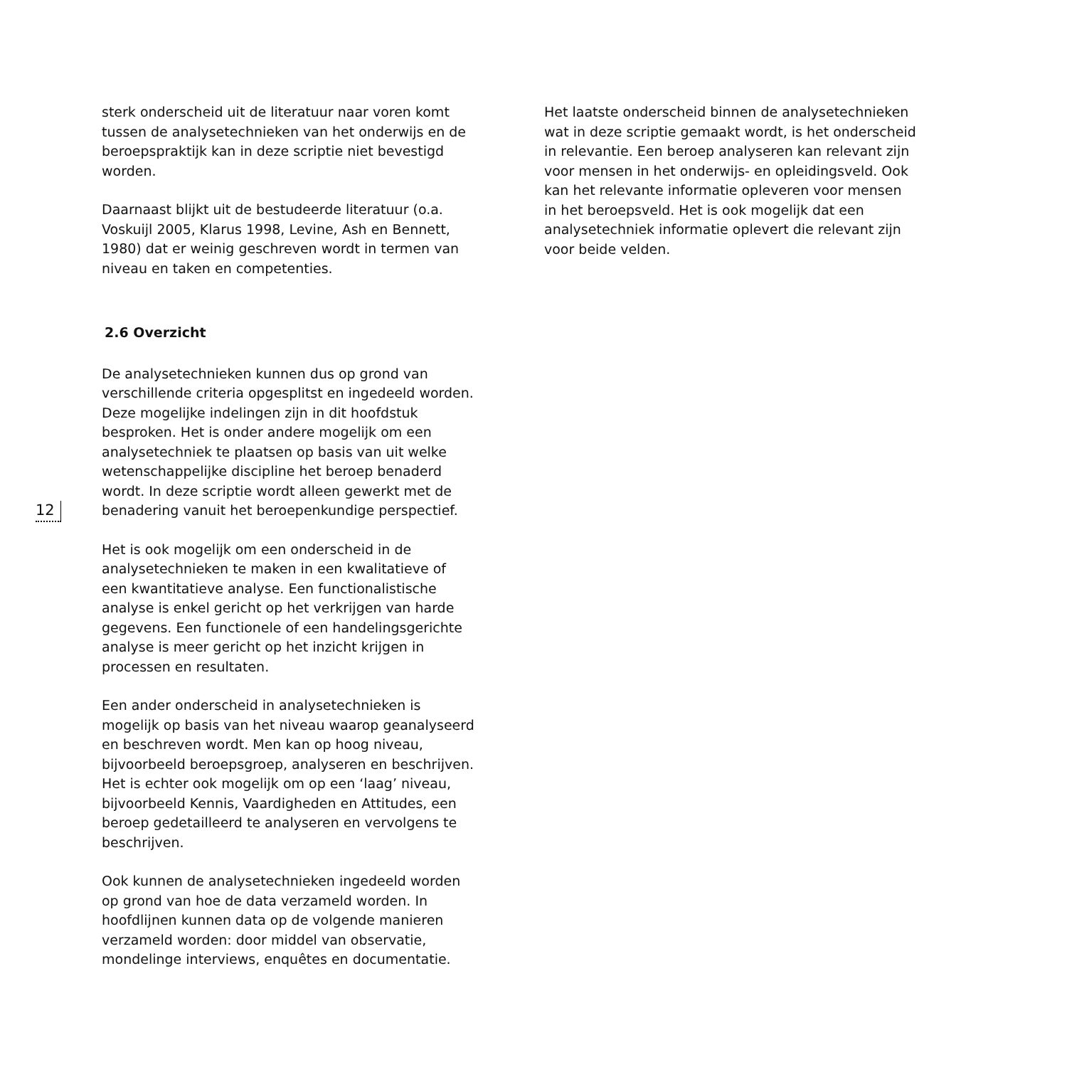12
sterk onderscheid uit de literatuur naar voren komt tussen de analysetechnieken van het onderwijs en de beroepspraktijk kan in deze scriptie niet bevestigd worden.
Daarnaast blijkt uit de bestudeerde literatuur (o.a. Voskuijl 2005, Klarus 1998, Levine, Ash en Bennett, 1980) dat er weinig geschreven wordt in termen van niveau en taken en competenties.
2.6 Overzicht
De analysetechnieken kunnen dus op grond van verschillende criteria opgesplitst en ingedeeld worden. Deze mogelijke indelingen zijn in dit hoofdstuk besproken. Het is onder andere mogelijk om een analysetechniek te plaatsen op basis van uit welke wetenschappelijke discipline het beroep benaderd wordt. In deze scriptie wordt alleen gewerkt met de benadering vanuit het beroepenkundige perspectief.
Het is ook mogelijk om een onderscheid in de analysetechnieken te maken in een kwalitatieve of een kwantitatieve analyse. Een functionalistische analyse is enkel gericht op het verkrijgen van harde gegevens. Een functionele of een handelingsgerichte analyse is meer gericht op het inzicht krijgen in processen en resultaten.
Een ander onderscheid in analysetechnieken is mogelijk op basis van het niveau waarop geanalyseerd en beschreven wordt. Men kan op hoog niveau, bijvoorbeeld beroepsgroep, analyseren en beschrijven. Het is echter ook mogelijk om op een ‘laag’ niveau, bijvoorbeeld Kennis, Vaardigheden en Attitudes, een beroep gedetailleerd te analyseren en vervolgens te beschrijven.
Ook kunnen de analysetechnieken ingedeeld worden op grond van hoe de data verzameld worden. In hoofdlijnen kunnen data op de volgende manieren verzameld worden: door middel van observatie, mondelinge interviews, enquêtes en documentatie.
Het laatste onderscheid binnen de analysetechnieken wat in deze scriptie gemaakt wordt, is het onderscheid in relevantie. Een beroep analyseren kan relevant zijn voor mensen in het onderwijs- en opleidingsveld. Ook kan het relevante informatie opleveren voor mensen in het beroepsveld. Het is ook mogelijk dat een analysetechniek informatie oplevert die relevant zijn voor beide velden.